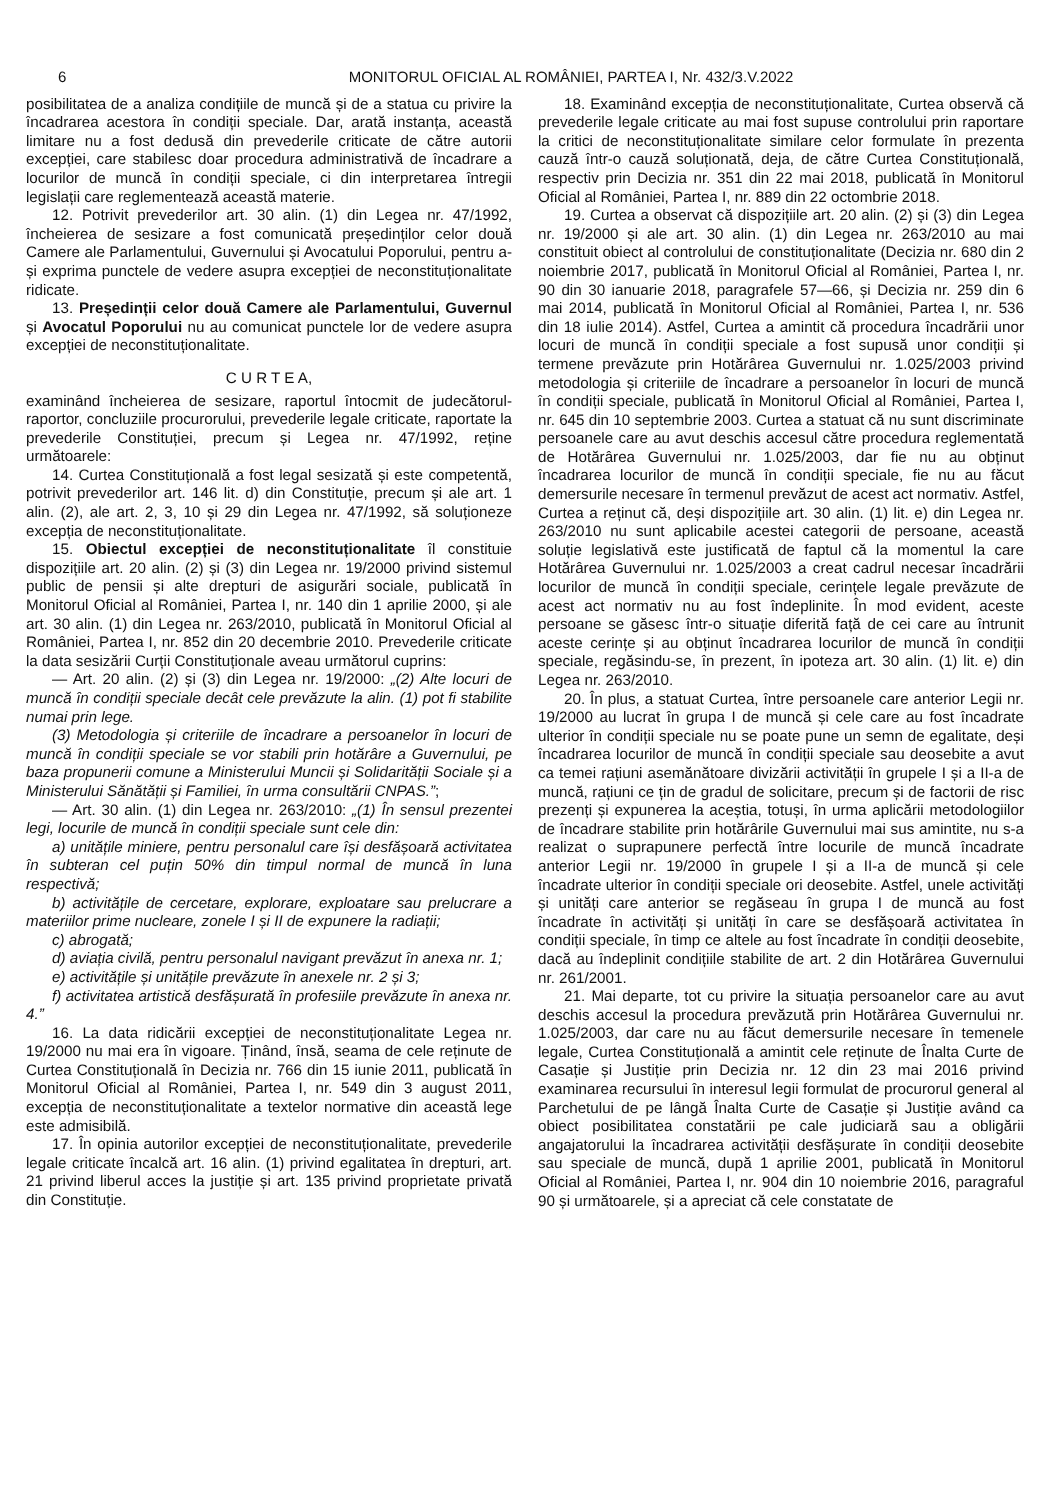6 MONITORUL OFICIAL AL ROMÂNIEI, PARTEA I, Nr. 432/3.V.2022
posibilitatea de a analiza condițiile de muncă și de a statua cu privire la încadrarea acestora în condiții speciale. Dar, arată instanța, această limitare nu a fost dedusă din prevederile criticate de către autorii excepției, care stabilesc doar procedura administrativă de încadrare a locurilor de muncă în condiții speciale, ci din interpretarea întregii legislații care reglementează această materie.
12. Potrivit prevederilor art. 30 alin. (1) din Legea nr. 47/1992, încheierea de sesizare a fost comunicată președinților celor două Camere ale Parlamentului, Guvernului și Avocatului Poporului, pentru a-și exprima punctele de vedere asupra excepției de neconstituționalitate ridicate.
13. Președinții celor două Camere ale Parlamentului, Guvernul și Avocatul Poporului nu au comunicat punctele lor de vedere asupra excepției de neconstituționalitate.
C U R T E A,
examinând încheierea de sesizare, raportul întocmit de judecătorul-raportor, concluziile procurorului, prevederile legale criticate, raportate la prevederile Constituției, precum și Legea nr. 47/1992, reține următoarele:
14. Curtea Constituțională a fost legal sesizată și este competentă, potrivit prevederilor art. 146 lit. d) din Constituție, precum și ale art. 1 alin. (2), ale art. 2, 3, 10 și 29 din Legea nr. 47/1992, să soluționeze excepția de neconstituționalitate.
15. Obiectul excepției de neconstituționalitate îl constituie dispozițiile art. 20 alin. (2) și (3) din Legea nr. 19/2000 privind sistemul public de pensii și alte drepturi de asigurări sociale, publicată în Monitorul Oficial al României, Partea I, nr. 140 din 1 aprilie 2000, și ale art. 30 alin. (1) din Legea nr. 263/2010, publicată în Monitorul Oficial al României, Partea I, nr. 852 din 20 decembrie 2010. Prevederile criticate la data sesizării Curții Constituționale aveau următorul cuprins:
— Art. 20 alin. (2) și (3) din Legea nr. 19/2000: „(2) Alte locuri de muncă în condiții speciale decât cele prevăzute la alin. (1) pot fi stabilite numai prin lege.
(3) Metodologia și criteriile de încadrare a persoanelor în locuri de muncă în condiții speciale se vor stabili prin hotărâre a Guvernului, pe baza propunerii comune a Ministerului Muncii și Solidarității Sociale și a Ministerului Sănătății și Familiei, în urma consultării CNPAS.”;
— Art. 30 alin. (1) din Legea nr. 263/2010: „(1) În sensul prezentei legi, locurile de muncă în condiții speciale sunt cele din:
a) unitățile miniere, pentru personalul care își desfășoară activitatea în subteran cel puțin 50% din timpul normal de muncă în luna respectivă;
b) activitățile de cercetare, explorare, exploatare sau prelucrare a materiilor prime nucleare, zonele I și II de expunere la radiații;
c) abrogată;
d) aviația civilă, pentru personalul navigant prevăzut în anexa nr. 1;
e) activitățile și unitățile prevăzute în anexele nr. 2 și 3;
f) activitatea artistică desfășurată în profesiile prevăzute în anexa nr. 4.”
16. La data ridicării excepției de neconstituționalitate Legea nr. 19/2000 nu mai era în vigoare. Ținând, însă, seama de cele reținute de Curtea Constituțională în Decizia nr. 766 din 15 iunie 2011, publicată în Monitorul Oficial al României, Partea I, nr. 549 din 3 august 2011, excepția de neconstituționalitate a textelor normative din această lege este admisibilă.
17. În opinia autorilor excepției de neconstituționalitate, prevederile legale criticate încalcă art. 16 alin. (1) privind egalitatea în drepturi, art. 21 privind liberul acces la justiție și art. 135 privind proprietate privată din Constituție.
18. Examinând excepția de neconstituționalitate, Curtea observă că prevederile legale criticate au mai fost supuse controlului prin raportare la critici de neconstituționalitate similare celor formulate în prezenta cauză într-o cauză soluționată, deja, de către Curtea Constituțională, respectiv prin Decizia nr. 351 din 22 mai 2018, publicată în Monitorul Oficial al României, Partea I, nr. 889 din 22 octombrie 2018.
19. Curtea a observat că dispozițiile art. 20 alin. (2) și (3) din Legea nr. 19/2000 și ale art. 30 alin. (1) din Legea nr. 263/2010 au mai constituit obiect al controlului de constituționalitate (Decizia nr. 680 din 2 noiembrie 2017, publicată în Monitorul Oficial al României, Partea I, nr. 90 din 30 ianuarie 2018, paragrafele 57—66, și Decizia nr. 259 din 6 mai 2014, publicată în Monitorul Oficial al României, Partea I, nr. 536 din 18 iulie 2014). Astfel, Curtea a amintit că procedura încadrării unor locuri de muncă în condiții speciale a fost supusă unor condiții și termene prevăzute prin Hotărârea Guvernului nr. 1.025/2003 privind metodologia și criteriile de încadrare a persoanelor în locuri de muncă în condiții speciale, publicată în Monitorul Oficial al României, Partea I, nr. 645 din 10 septembrie 2003. Curtea a statuat că nu sunt discriminate persoanele care au avut deschis accesul către procedura reglementată de Hotărârea Guvernului nr. 1.025/2003, dar fie nu au obținut încadrarea locurilor de muncă în condiții speciale, fie nu au făcut demersurile necesare în termenul prevăzut de acest act normativ. Astfel, Curtea a reținut că, deși dispozițiile art. 30 alin. (1) lit. e) din Legea nr. 263/2010 nu sunt aplicabile acestei categorii de persoane, această soluție legislativă este justificată de faptul că la momentul la care Hotărârea Guvernului nr. 1.025/2003 a creat cadrul necesar încadrării locurilor de muncă în condiții speciale, cerințele legale prevăzute de acest act normativ nu au fost îndeplinite. În mod evident, aceste persoane se găsesc într-o situație diferită față de cei care au întrunit aceste cerințe și au obținut încadrarea locurilor de muncă în condiții speciale, regăsindu-se, în prezent, în ipoteza art. 30 alin. (1) lit. e) din Legea nr. 263/2010.
20. În plus, a statuat Curtea, între persoanele care anterior Legii nr. 19/2000 au lucrat în grupa I de muncă și cele care au fost încadrate ulterior în condiții speciale nu se poate pune un semn de egalitate, deși încadrarea locurilor de muncă în condiții speciale sau deosebite a avut ca temei rațiuni asemănătoare divizării activității în grupele I și a II-a de muncă, rațiuni ce țin de gradul de solicitare, precum și de factorii de risc prezenți și expunerea la aceștia, totuși, în urma aplicării metodologiilor de încadrare stabilite prin hotărârile Guvernului mai sus amintite, nu s-a realizat o suprapunere perfectă între locurile de muncă încadrate anterior Legii nr. 19/2000 în grupele I și a II-a de muncă și cele încadrate ulterior în condiții speciale ori deosebite. Astfel, unele activități și unități care anterior se regăseau în grupa I de muncă au fost încadrate în activități și unități în care se desfășoară activitatea în condiții speciale, în timp ce altele au fost încadrate în condiții deosebite, dacă au îndeplinit condițiile stabilite de art. 2 din Hotărârea Guvernului nr. 261/2001.
21. Mai departe, tot cu privire la situația persoanelor care au avut deschis accesul la procedura prevăzută prin Hotărârea Guvernului nr. 1.025/2003, dar care nu au făcut demersurile necesare în temenele legale, Curtea Constituțională a amintit cele reținute de Înalta Curte de Casație și Justiție prin Decizia nr. 12 din 23 mai 2016 privind examinarea recursului în interesul legii formulat de procurorul general al Parchetului de pe lângă Înalta Curte de Casație și Justiție având ca obiect posibilitatea constatării pe cale judiciară sau a obligării angajatorului la încadrarea activității desfășurate în condiții deosebite sau speciale de muncă, după 1 aprilie 2001, publicată în Monitorul Oficial al României, Partea I, nr. 904 din 10 noiembrie 2016, paragraful 90 și următoarele, și a apreciat că cele constatate de